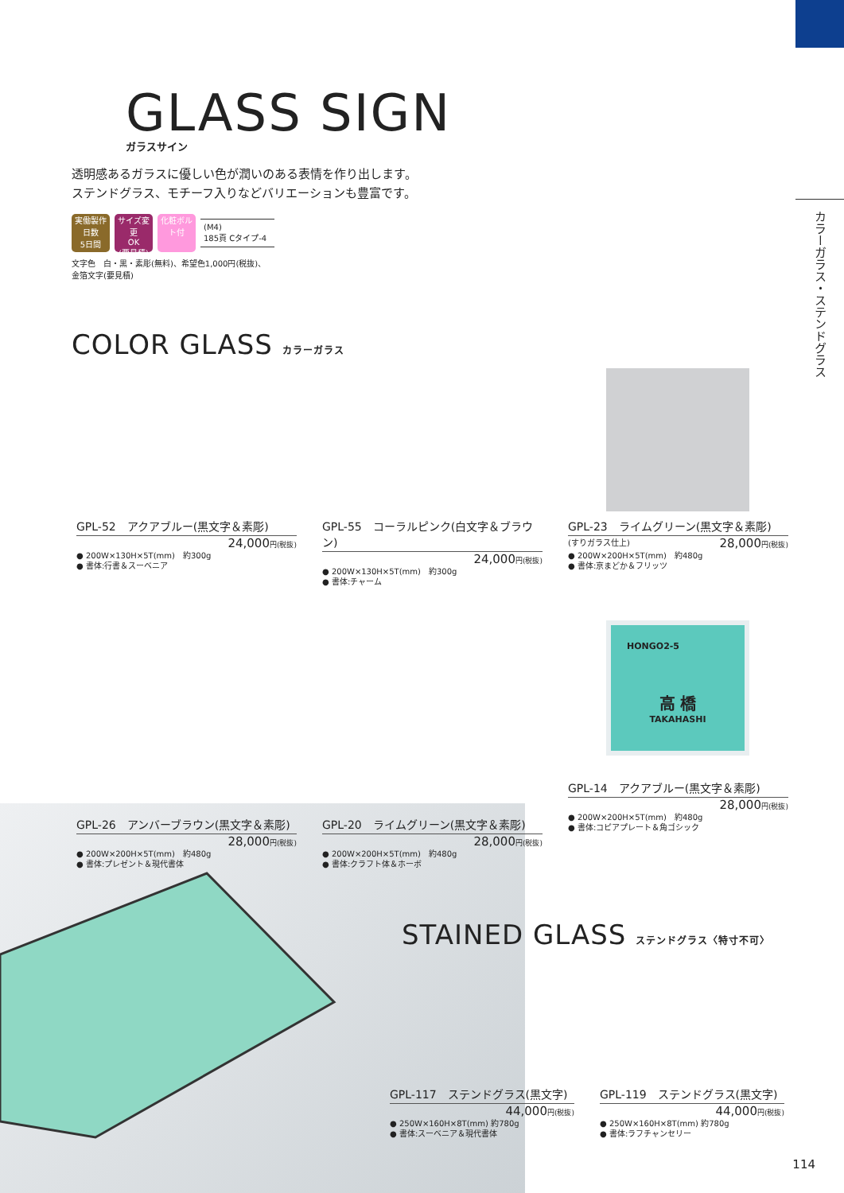カラーガラス・ステンドグラス
GLASS SIGN
ガラスサイン
透明感あるガラスに優しい色が潤いのある表情を作り出します。
ステンドグラス、モチーフ入りなどバリエーションも豊富です。
実働製作日数
5日間
サイズ変更
OK
(要見積)
化粧ボルト付
(M4)
185頁 Cタイプ-4
文字色　白・黒・素彫(無料)、希望色1,000円(税抜)、
金箔文字(要見積)
COLOR GLASS カラーガラス
GPL-52　アクアブルー(黒文字＆素彫)
24,000円(税抜)
● 200W×130H×5T(mm)　約300g
● 書体:行書＆スーベニア
GPL-55　コーラルピンク(白文字＆ブラウン)
24,000円(税抜)
● 200W×130H×5T(mm)　約300g
● 書体:チャーム
GPL-23　ライムグリーン(黒文字＆素彫)
(すりガラス仕上) 28,000円(税抜)
● 200W×200H×5T(mm)　約480g
● 書体:京まどか＆フリッツ
GPL-26　アンバーブラウン(黒文字＆素彫)
28,000円(税抜)
● 200W×200H×5T(mm)　約480g
● 書体:プレゼント＆現代書体
GPL-20　ライムグリーン(黒文字＆素彫)
28,000円(税抜)
● 200W×200H×5T(mm)　約480g
● 書体:クラフト体＆ホーボ
HONGO2-5
高 橋
TAKAHASHI
GPL-14　アクアブルー(黒文字＆素彫)
28,000円(税抜)
● 200W×200H×5T(mm)　約480g
● 書体:コピアプレート＆角ゴシック
STAINED GLASS ステンドグラス〈特寸不可〉
GPL-117　ステンドグラス(黒文字)
44,000円(税抜)
● 250W×160H×8T(mm) 約780g
● 書体:スーベニア＆現代書体
GPL-119　ステンドグラス(黒文字)
44,000円(税抜)
● 250W×160H×8T(mm) 約780g
● 書体:ラフチャンセリー
114